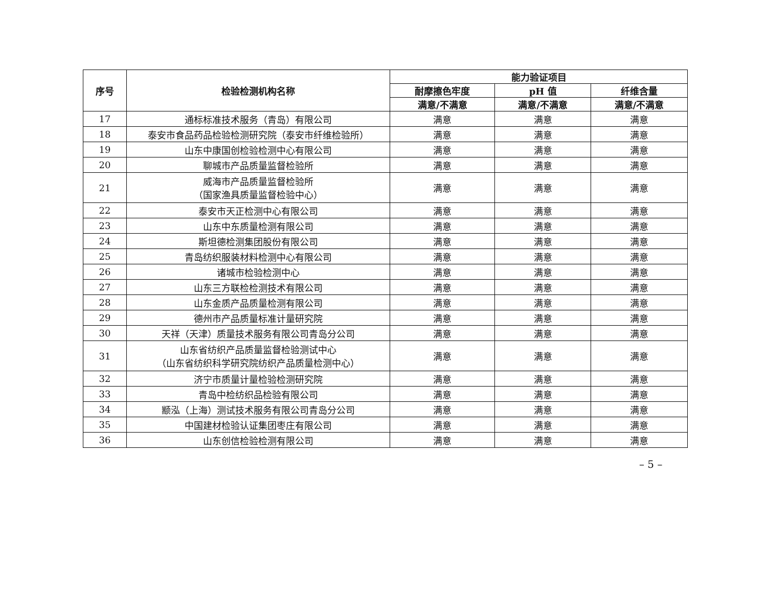| 序号 | 检验检测机构名称 | 能力验证项目 | | |
| --- | --- | --- | --- | --- |
| | | 耐摩擦色牢度 | pH 值 | 纤维含量 |
| | | 满意/不满意 | 满意/不满意 | 满意/不满意 |
| 17 | 通标标准技术服务（青岛）有限公司 | 满意 | 满意 | 满意 |
| 18 | 泰安市食品药品检验检测研究院（泰安市纤维检验所） | 满意 | 满意 | 满意 |
| 19 | 山东中康国创检验检测中心有限公司 | 满意 | 满意 | 满意 |
| 20 | 聊城市产品质量监督检验所 | 满意 | 满意 | 满意 |
| 21 | 威海市产品质量监督检验所 （国家渔具质量监督检验中心） | 满意 | 满意 | 满意 |
| 22 | 泰安市天正检测中心有限公司 | 满意 | 满意 | 满意 |
| 23 | 山东中东质量检测有限公司 | 满意 | 满意 | 满意 |
| 24 | 斯坦德检测集团股份有限公司 | 满意 | 满意 | 满意 |
| 25 | 青岛纺织服装材料检测中心有限公司 | 满意 | 满意 | 满意 |
| 26 | 诸城市检验检测中心 | 满意 | 满意 | 满意 |
| 27 | 山东三方联检检测技术有限公司 | 满意 | 满意 | 满意 |
| 28 | 山东金质产品质量检测有限公司 | 满意 | 满意 | 满意 |
| 29 | 德州市产品质量标准计量研究院 | 满意 | 满意 | 满意 |
| 30 | 天祥（天津）质量技术服务有限公司青岛分公司 | 满意 | 满意 | 满意 |
| 31 | 山东省纺织产品质量监督检验测试中心 （山东省纺织科学研究院纺织产品质量检测中心） | 满意 | 满意 | 满意 |
| 32 | 济宁市质量计量检验检测研究院 | 满意 | 满意 | 满意 |
| 33 | 青岛中检纺织品检验有限公司 | 满意 | 满意 | 满意 |
| 34 | 颛泓（上海）测试技术服务有限公司青岛分公司 | 满意 | 满意 | 满意 |
| 35 | 中国建材检验认证集团枣庄有限公司 | 满意 | 满意 | 满意 |
| 36 | 山东创信检验检测有限公司 | 满意 | 满意 | 满意 |
– 5 –